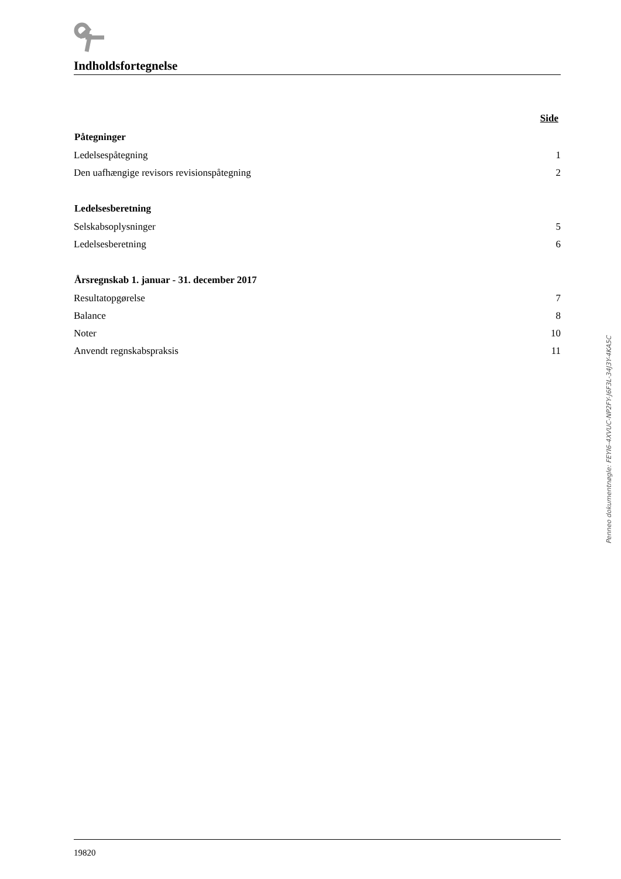Indholdsfortegnelse
| | Side |
| Påtegninger | |
| Ledelsespåtegning | 1 |
| Den uafhængige revisors revisionspåtegning | 2 |
| Ledelsesberetning | |
| Selskabsoplysninger | 5 |
| Ledelsesberetning | 6 |
| Årsregnskab 1. januar - 31. december 2017 | |
| Resultatopgørelse | 7 |
| Balance | 8 |
| Noter | 10 |
| Anvendt regnskabspraksis | 11 |
Penneo dokumentnøgle: FEYI6-4XVUC-NP2FY-J6F3L-34J3Y-4KA5C
19820